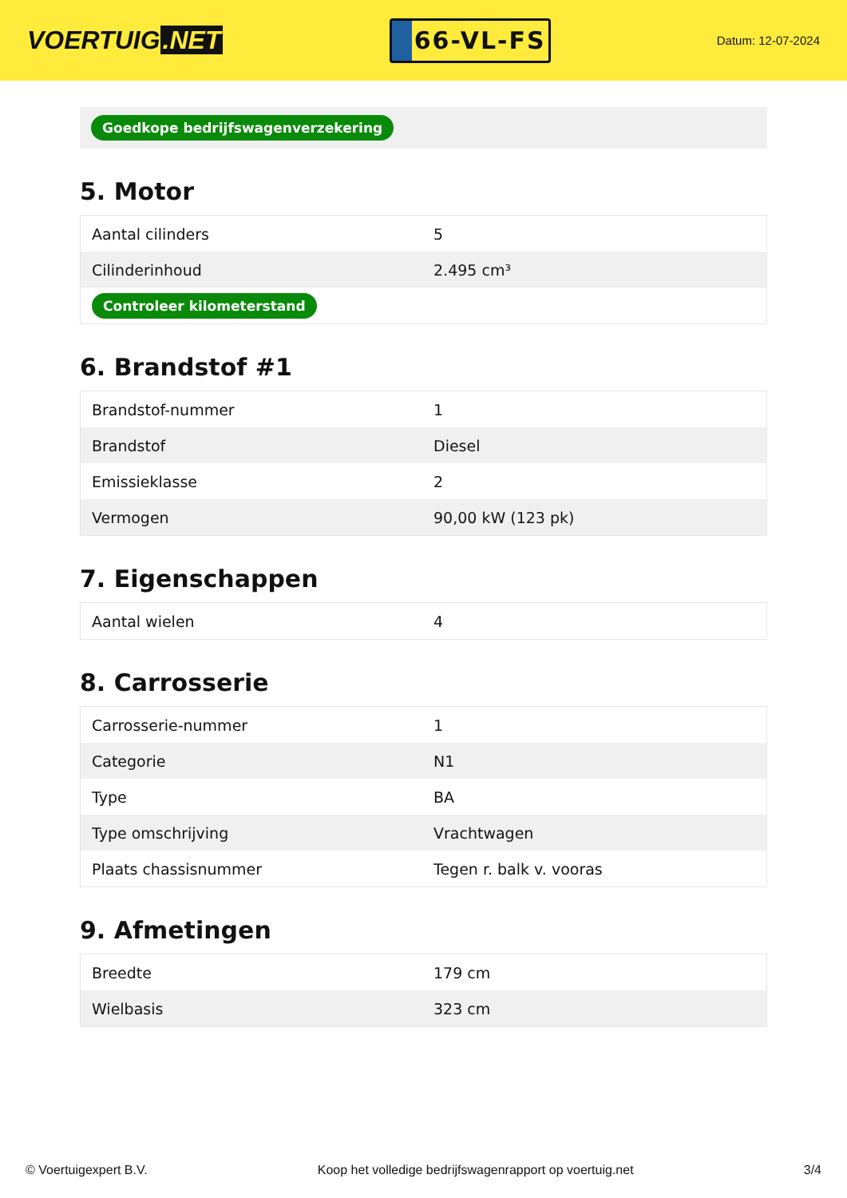VOERTUIG.NET
66-VL-FS
Datum: 12-07-2024
Goedkope bedrijfswagenverzekering
5. Motor
| Aantal cilinders | 5 |
| Cilinderinhoud | 2.495 cm³ |
| Controleer kilometerstand | |
6. Brandstof #1
| Brandstof-nummer | 1 |
| Brandstof | Diesel |
| Emissieklasse | 2 |
| Vermogen | 90,00 kW (123 pk) |
7. Eigenschappen
| Aantal wielen | 4 |
8. Carrosserie
| Carrosserie-nummer | 1 |
| Categorie | N1 |
| Type | BA |
| Type omschrijving | Vrachtwagen |
| Plaats chassisnummer | Tegen r. balk v. vooras |
9. Afmetingen
| Breedte | 179 cm |
| Wielbasis | 323 cm |
© Voertuigexpert B.V. Koop het volledige bedrijfswagenrapport op voertuig.net 3/4